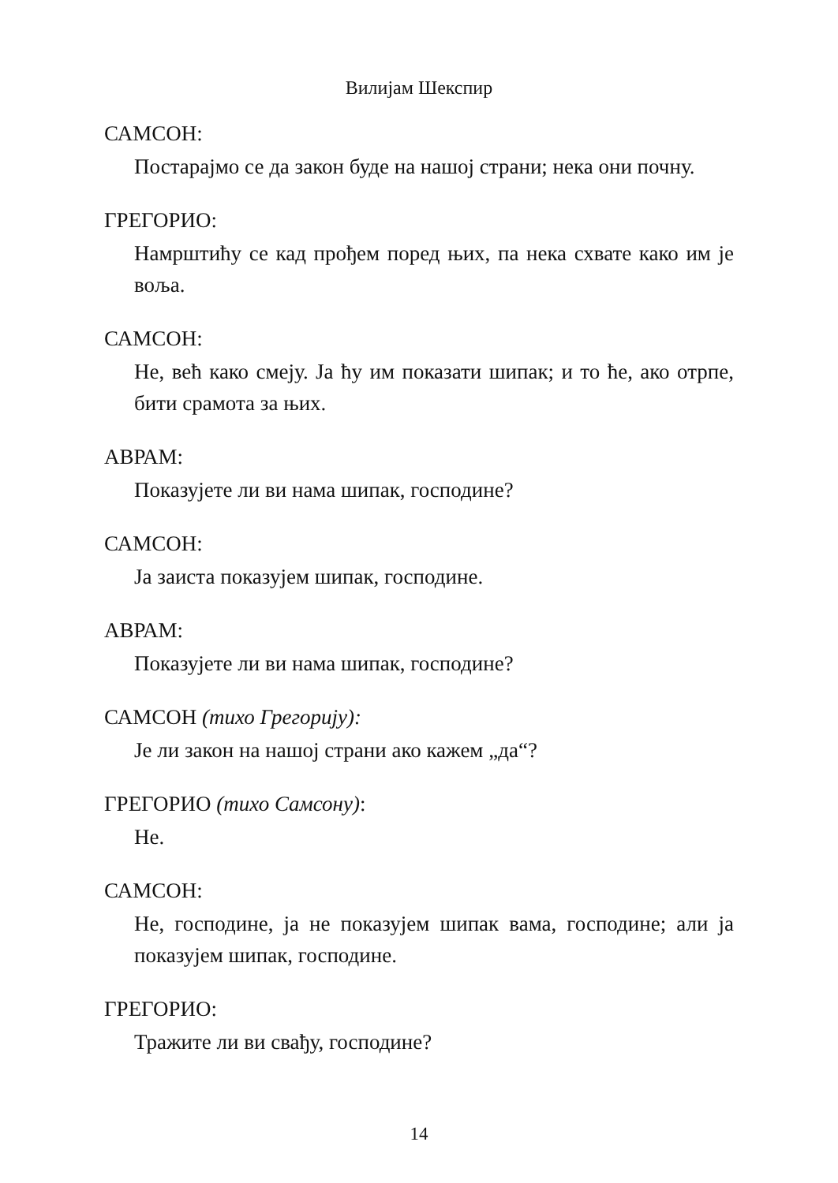Вилијам Шекспир
САМСОН:
Постарајмо се да закон буде на нашој страни; нека они почну.
ГРЕГОРИО:
Намрштићу се кад прођем поред њих, па нека схвате како им је воља.
САМСОН:
Не, већ како смеју. Ја ћу им показати шипак; и то ће, ако отрпе, бити срамота за њих.
АВРАМ:
Показујете ли ви нама шипак, господине?
САМСОН:
Ја заиста показујем шипак, господине.
АВРАМ:
Показујете ли ви нама шипак, господине?
САМСОН (тихо Грегорију):
Је ли закон на нашој страни ако кажем „да“?
ГРЕГОРИО (тихо Самсону):
Не.
САМСОН:
Не, господине, ја не показујем шипак вама, господине; али ја показујем шипак, господине.
ГРЕГОРИО:
Тражите ли ви свађу, господине?
14